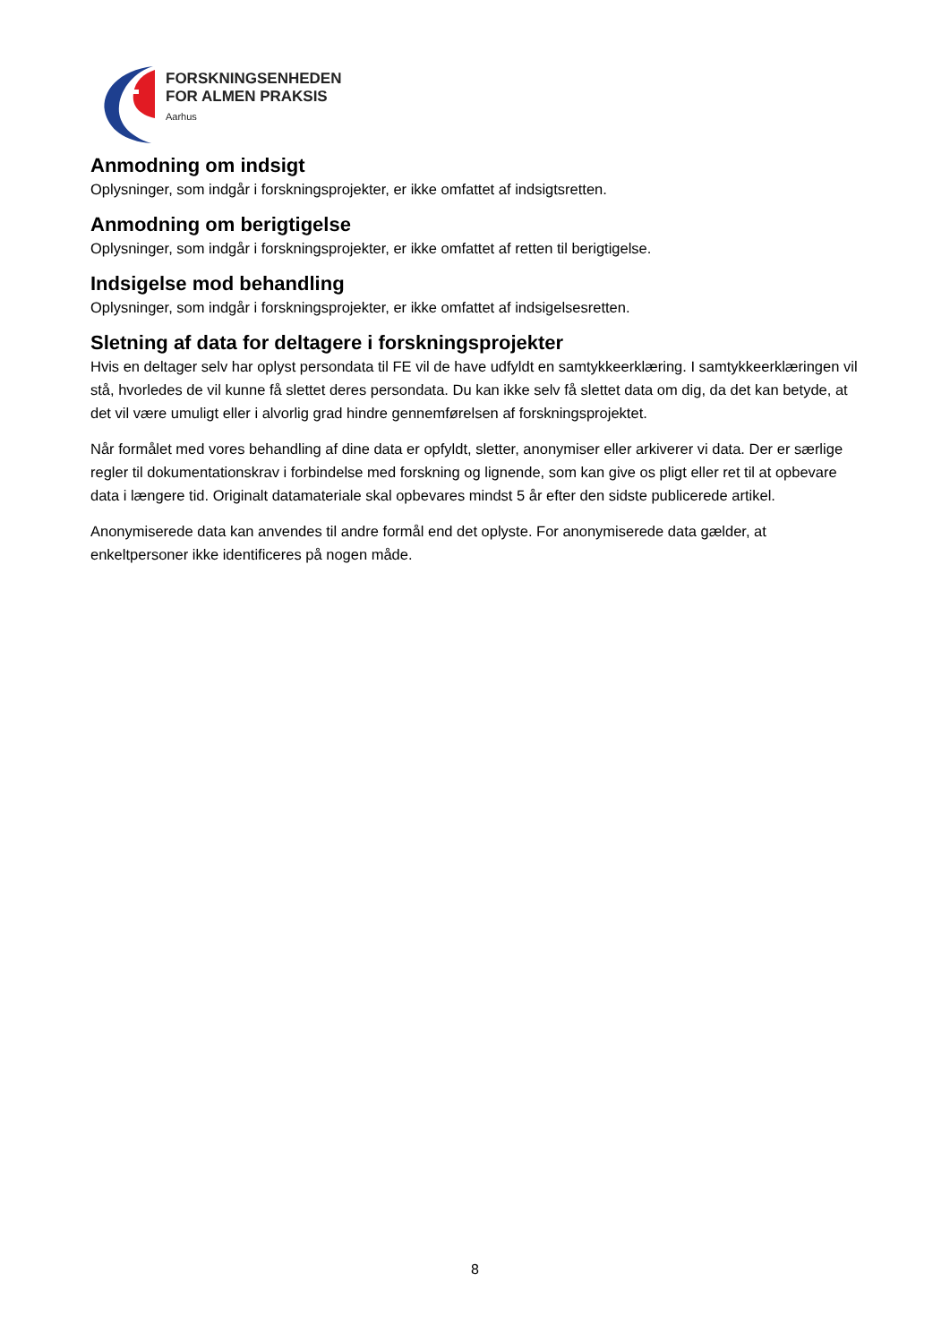FORSKNINGSENHEDEN
FOR ALMEN PRAKSIS
Aarhus
Anmodning om indsigt
Oplysninger, som indgår i forskningsprojekter, er ikke omfattet af indsigtsretten.
Anmodning om berigtigelse
Oplysninger, som indgår i forskningsprojekter, er ikke omfattet af retten til berigtigelse.
Indsigelse mod behandling
Oplysninger, som indgår i forskningsprojekter, er ikke omfattet af indsigelsesretten.
Sletning af data for deltagere i forskningsprojekter
Hvis en deltager selv har oplyst persondata til FE vil de have udfyldt en samtykkeerklæring. I samtykkeerklæringen vil stå, hvorledes de vil kunne få slettet deres persondata. Du kan ikke selv få slettet data om dig, da det kan betyde, at det vil være umuligt eller i alvorlig grad hindre gennemførelsen af forskningsprojektet.
Når formålet med vores behandling af dine data er opfyldt, sletter, anonymiser eller arkiverer vi data. Der er særlige regler til dokumentationskrav i forbindelse med forskning og lignende, som kan give os pligt eller ret til at opbevare data i længere tid. Originalt datamateriale skal opbevares mindst 5 år efter den sidste publicerede artikel.
Anonymiserede data kan anvendes til andre formål end det oplyste. For anonymiserede data gælder, at enkeltpersoner ikke identificeres på nogen måde.
8